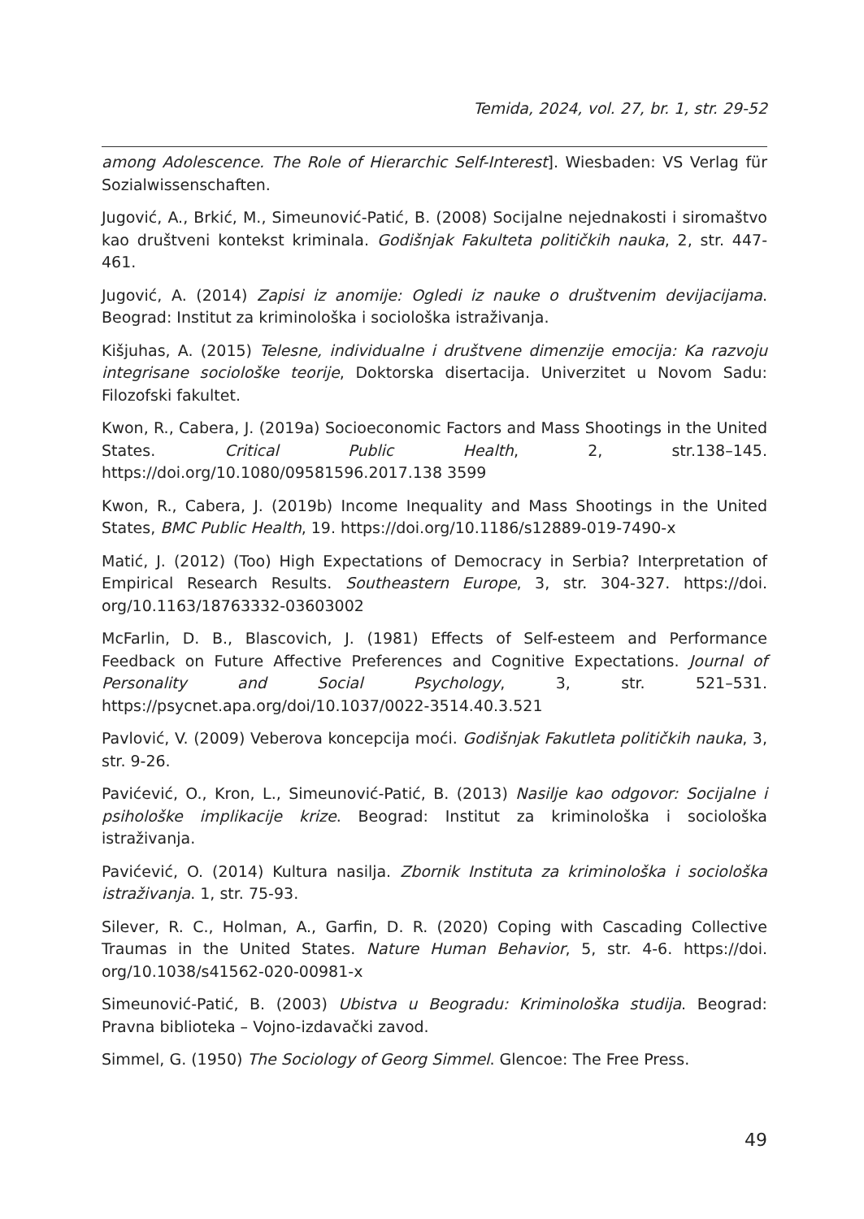Temida, 2024, vol. 27, br. 1, str. 29-52
among Adolescence. The Role of Hierarchic Self-Interest]. Wiesbaden: VS Verlag für Sozialwissenschaften.
Jugović, A., Brkić, M., Simeunović-Patić, B. (2008) Socijalne nejednakosti i siromaštvo kao društveni kontekst kriminala. Godišnjak Fakulteta političkih nauka, 2, str. 447-461.
Jugović, A. (2014) Zapisi iz anomije: Ogledi iz nauke o društvenim devijacijama. Beograd: Institut za kriminološka i sociološka istraživanja.
Kišjuhas, A. (2015) Telesne, individualne i društvene dimenzije emocija: Ka razvoju integrisane sociološke teorije, Doktorska disertacija. Univerzitet u Novom Sadu: Filozofski fakultet.
Kwon, R., Cabera, J. (2019a) Socioeconomic Factors and Mass Shootings in the United States. Critical Public Health, 2, str.138–145. https://doi.org/10.1080/09581596.2017.138 3599
Kwon, R., Cabera, J. (2019b) Income Inequality and Mass Shootings in the United States, BMC Public Health, 19. https://doi.org/10.1186/s12889-019-7490-x
Matić, J. (2012) (Too) High Expectations of Democracy in Serbia? Interpretation of Empirical Research Results. Southeastern Europe, 3, str. 304-327. https://doi. org/10.1163/18763332-03603002
McFarlin, D. B., Blascovich, J. (1981) Effects of Self-esteem and Performance Feedback on Future Affective Preferences and Cognitive Expectations. Journal of Personality and Social Psychology, 3, str. 521–531. https://psycnet.apa.org/doi/10.1037/0022-3514.40.3.521
Pavlović, V. (2009) Veberova koncepcija moći. Godišnjak Fakutleta političkih nauka, 3, str. 9-26.
Pavićević, O., Kron, L., Simeunović-Patić, B. (2013) Nasilje kao odgovor: Socijalne i psihološke implikacije krize. Beograd: Institut za kriminološka i sociološka istraživanja.
Pavićević, O. (2014) Kultura nasilja. Zbornik Instituta za kriminološka i sociološka istraživanja. 1, str. 75-93.
Silever, R. C., Holman, A., Garfin, D. R. (2020) Coping with Cascading Collective Traumas in the United States. Nature Human Behavior, 5, str. 4-6. https://doi. org/10.1038/s41562-020-00981-x
Simeunović-Patić, B. (2003) Ubistva u Beogradu: Kriminološka studija. Beograd: Pravna biblioteka – Vojno-izdavački zavod.
Simmel, G. (1950) The Sociology of Georg Simmel. Glencoe: The Free Press.
49